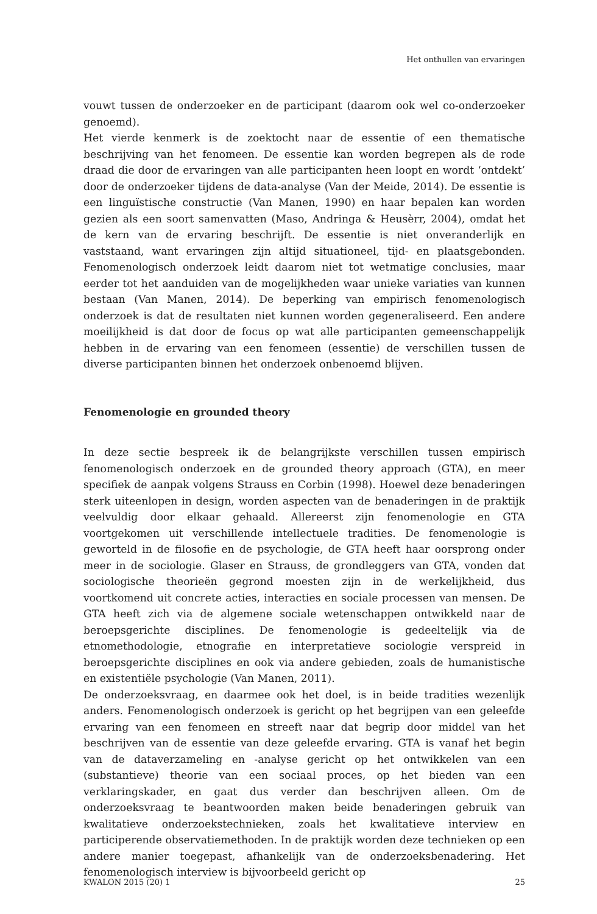Het onthullen van ervaringen
vouwt tussen de onderzoeker en de participant (daarom ook wel co-onderzoeker genoemd).
Het vierde kenmerk is de zoektocht naar de essentie of een thematische beschrijving van het fenomeen. De essentie kan worden begrepen als de rode draad die door de ervaringen van alle participanten heen loopt en wordt ‘ontdekt’ door de onderzoeker tijdens de data-analyse (Van der Meide, 2014). De essentie is een linguïstische constructie (Van Manen, 1990) en haar bepalen kan worden gezien als een soort samenvatten (Maso, Andringa & Heusèrr, 2004), omdat het de kern van de ervaring beschrijft. De essentie is niet onveranderlijk en vaststaand, want ervaringen zijn altijd situationeel, tijd- en plaatsgebonden. Fenomenologisch onderzoek leidt daarom niet tot wetmatige conclusies, maar eerder tot het aanduiden van de mogelijkheden waar unieke variaties van kunnen bestaan (Van Manen, 2014). De beperking van empirisch fenomenologisch onderzoek is dat de resultaten niet kunnen worden gegeneraliseerd. Een andere moeilijkheid is dat door de focus op wat alle participanten gemeenschappelijk hebben in de ervaring van een fenomeen (essentie) de verschillen tussen de diverse participanten binnen het onderzoek onbenoemd blijven.
Fenomenologie en grounded theory
In deze sectie bespreek ik de belangrijkste verschillen tussen empirisch fenomenologisch onderzoek en de grounded theory approach (GTA), en meer specifiek de aanpak volgens Strauss en Corbin (1998). Hoewel deze benaderingen sterk uiteenlopen in design, worden aspecten van de benaderingen in de praktijk veelvuldig door elkaar gehaald. Allereerst zijn fenomenologie en GTA voortgekomen uit verschillende intellectuele tradities. De fenomenologie is geworteld in de filosofie en de psychologie, de GTA heeft haar oorsprong onder meer in de sociologie. Glaser en Strauss, de grondleggers van GTA, vonden dat sociologische theorieën gegrond moesten zijn in de werkelijkheid, dus voortkomend uit concrete acties, interacties en sociale processen van mensen. De GTA heeft zich via de algemene sociale wetenschappen ontwikkeld naar de beroepsgerichte disciplines. De fenomenologie is gedeeltelijk via de etnomethodologie, etnografie en interpretatieve sociologie verspreid in beroepsgerichte disciplines en ook via andere gebieden, zoals de humanistische en existentiële psychologie (Van Manen, 2011).
De onderzoeksvraag, en daarmee ook het doel, is in beide tradities wezenlijk anders. Fenomenologisch onderzoek is gericht op het begrijpen van een geleefde ervaring van een fenomeen en streeft naar dat begrip door middel van het beschrijven van de essentie van deze geleefde ervaring. GTA is vanaf het begin van de dataverzameling en -analyse gericht op het ontwikkelen van een (substantieve) theorie van een sociaal proces, op het bieden van een verklaringskader, en gaat dus verder dan beschrijven alleen. Om de onderzoeksvraag te beantwoorden maken beide benaderingen gebruik van kwalitatieve onderzoekstechnieken, zoals het kwalitatieve interview en participerende observatiemethoden. In de praktijk worden deze technieken op een andere manier toegepast, afhankelijk van de onderzoeksbenadering. Het fenomenologisch interview is bijvoorbeeld gericht op
KWALON 2015 (20) 1 25